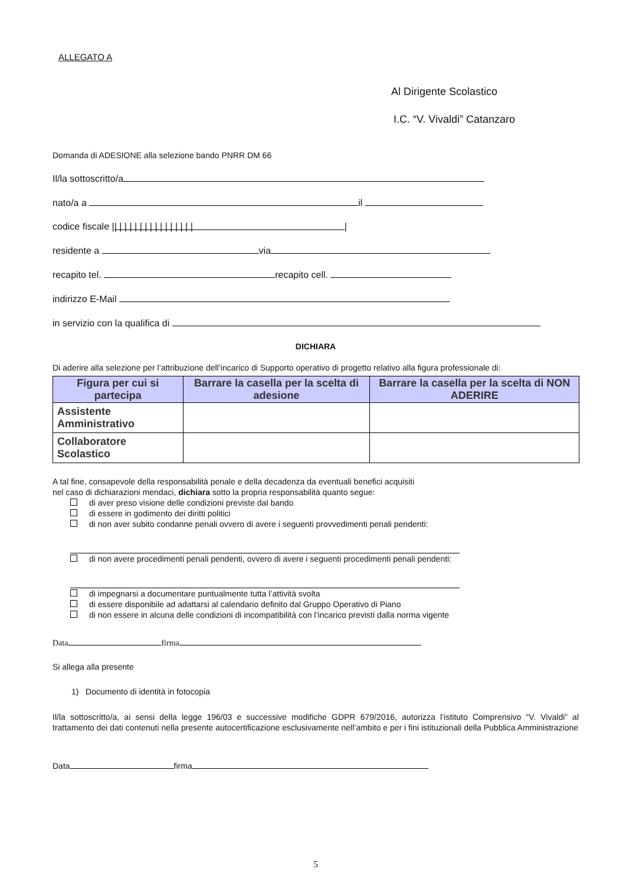ALLEGATO A
Al Dirigente Scolastico
I.C. “V. Vivaldi” Catanzaro
Domanda di ADESIONE alla selezione bando PNRR DM 66
Il/la sottoscritto/a
nato/a a il
codice fiscale | | | | | | | | | | | | | | | | | |
residente a via
recapito tel. recapito cell.
indirizzo E-Mail
in servizio con la qualifica di
DICHIARA
Di aderire alla selezione per l’attribuzione dell’incarico di Supporto operativo di progetto relativo alla figura professionale di:
| Figura per cui si partecipa | Barrare la casella per la scelta di adesione | Barrare la casella per la scelta di NON ADERIRE |
| --- | --- | --- |
| Assistente Amministrativo | | |
| Collaboratore Scolastico | | |
A tal fine, consapevole della responsabilità penale e della decadenza da eventuali benefici acquisiti
nel caso di dichiarazioni mendaci, dichiara sotto la propria responsabilità quanto segue:
di aver preso visione delle condizioni previste dal bando
di essere in godimento dei diritti politici
di non aver subito condanne penali ovvero di avere i seguenti provvedimenti penali pendenti:
di non avere procedimenti penali pendenti, ovvero di avere i seguenti procedimenti penali pendenti:
di impegnarsi a documentare puntualmente tutta l’attività svolta
di essere disponibile ad adattarsi al calendario definito dal Gruppo Operativo di Piano
di non essere in alcuna delle condizioni di incompatibilità con l’incarico previsti dalla norma vigente
Data firma
Si allega alla presente
1) Documento di identità in fotocopia
Il/la sottoscritto/a, ai sensi della legge 196/03 e successive modifiche GDPR 679/2016, autorizza l’istituto Comprensivo “V. Vivaldi” al trattamento dei dati contenuti nella presente autocertificazione esclusivamente nell’ambito e per i fini istituzionali della Pubblica Amministrazione
Data firma
5